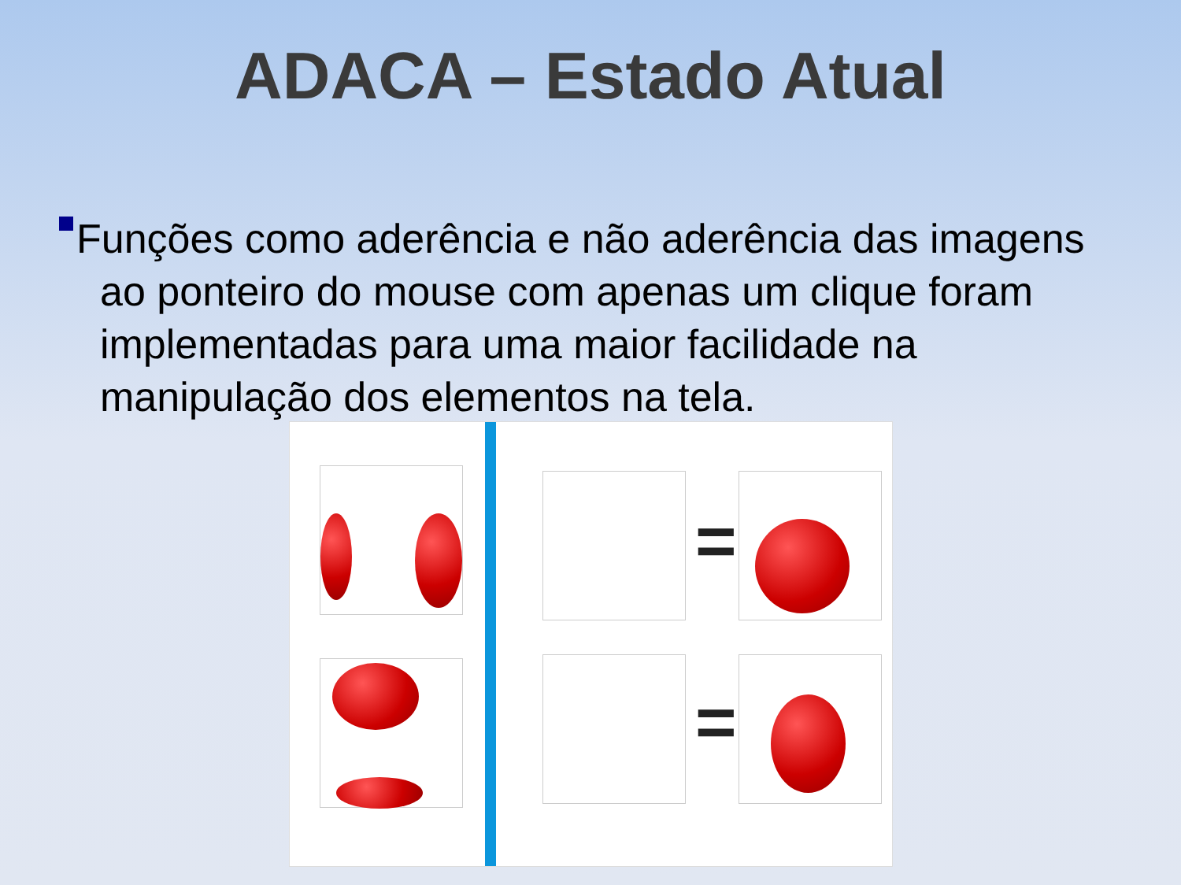ADACA – Estado Atual
Funções como aderência e não aderência das imagens ao ponteiro do mouse com apenas um clique foram implementadas para uma maior facilidade na manipulação dos elementos na tela.
=
=